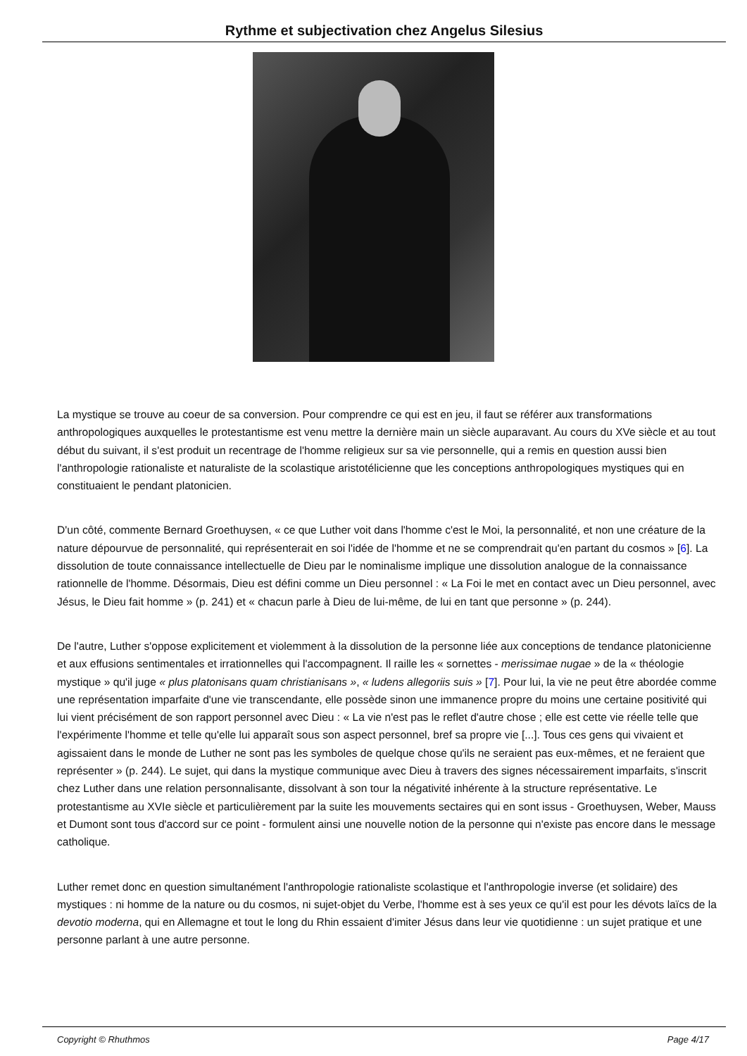Rythme et subjectivation chez Angelus Silesius
La mystique se trouve au coeur de sa conversion. Pour comprendre ce qui est en jeu, il faut se référer aux transformations anthropologiques auxquelles le protestantisme est venu mettre la dernière main un siècle auparavant. Au cours du XVe siècle et au tout début du suivant, il s'est produit un recentrage de l'homme religieux sur sa vie personnelle, qui a remis en question aussi bien l'anthropologie rationaliste et naturaliste de la scolastique aristotélicienne que les conceptions anthropologiques mystiques qui en constituaient le pendant platonicien.
D'un côté, commente Bernard Groethuysen, « ce que Luther voit dans l'homme c'est le Moi, la personnalité, et non une créature de la nature dépourvue de personnalité, qui représenterait en soi l'idée de l'homme et ne se comprendrait qu'en partant du cosmos » [6]. La dissolution de toute connaissance intellectuelle de Dieu par le nominalisme implique une dissolution analogue de la connaissance rationnelle de l'homme. Désormais, Dieu est défini comme un Dieu personnel : « La Foi le met en contact avec un Dieu personnel, avec Jésus, le Dieu fait homme » (p. 241) et « chacun parle à Dieu de lui-même, de lui en tant que personne » (p. 244).
De l'autre, Luther s'oppose explicitement et violemment à la dissolution de la personne liée aux conceptions de tendance platonicienne et aux effusions sentimentales et irrationnelles qui l'accompagnent. Il raille les « sornettes - merissimae nugae » de la « théologie mystique » qu'il juge « plus platonisans quam christianisans », « ludens allegoriis suis » [7]. Pour lui, la vie ne peut être abordée comme une représentation imparfaite d'une vie transcendante, elle possède sinon une immanence propre du moins une certaine positivité qui lui vient précisément de son rapport personnel avec Dieu : « La vie n'est pas le reflet d'autre chose ; elle est cette vie réelle telle que l'expérimente l'homme et telle qu'elle lui apparaît sous son aspect personnel, bref sa propre vie [...]. Tous ces gens qui vivaient et agissaient dans le monde de Luther ne sont pas les symboles de quelque chose qu'ils ne seraient pas eux-mêmes, et ne feraient que représenter » (p. 244). Le sujet, qui dans la mystique communique avec Dieu à travers des signes nécessairement imparfaits, s'inscrit chez Luther dans une relation personnalisante, dissolvant à son tour la négativité inhérente à la structure représentative. Le protestantisme au XVIe siècle et particulièrement par la suite les mouvements sectaires qui en sont issus - Groethuysen, Weber, Mauss et Dumont sont tous d'accord sur ce point - formulent ainsi une nouvelle notion de la personne qui n'existe pas encore dans le message catholique.
Luther remet donc en question simultanément l'anthropologie rationaliste scolastique et l'anthropologie inverse (et solidaire) des mystiques : ni homme de la nature ou du cosmos, ni sujet-objet du Verbe, l'homme est à ses yeux ce qu'il est pour les dévots laïcs de la devotio moderna, qui en Allemagne et tout le long du Rhin essaient d'imiter Jésus dans leur vie quotidienne : un sujet pratique et une personne parlant à une autre personne.
Copyright © Rhuthmos Page 4/17